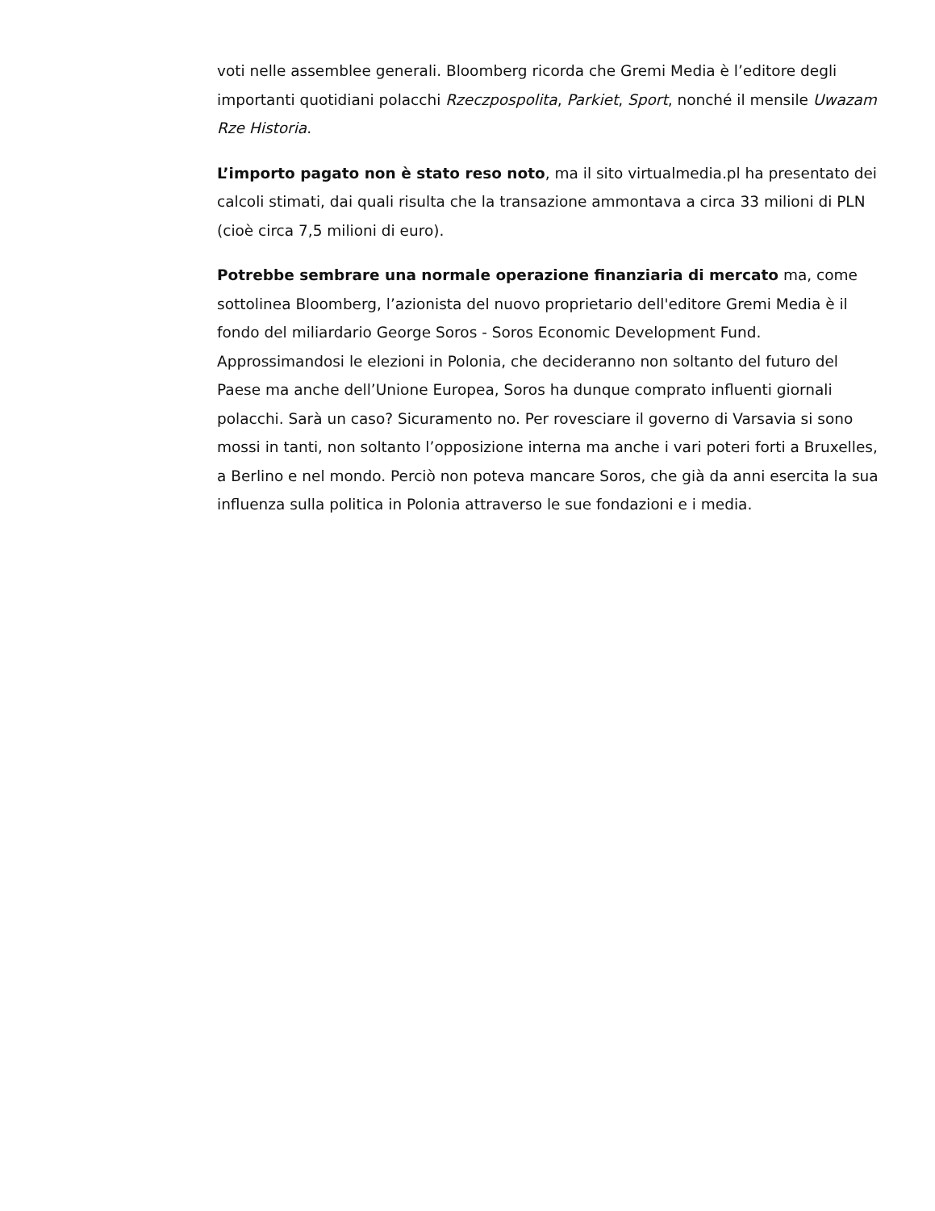voti nelle assemblee generali. Bloomberg ricorda che Gremi Media è l’editore degli importanti quotidiani polacchi Rzeczpospolita, Parkiet, Sport, nonché il mensile Uwazam Rze Historia.
L’importo pagato non è stato reso noto, ma il sito virtualmedia.pl ha presentato dei calcoli stimati, dai quali risulta che la transazione ammontava a circa 33 milioni di PLN (cioè circa 7,5 milioni di euro).
Potrebbe sembrare una normale operazione finanziaria di mercato ma, come sottolinea Bloomberg, l’azionista del nuovo proprietario dell'editore Gremi Media è il fondo del miliardario George Soros - Soros Economic Development Fund. Approssimandosi le elezioni in Polonia, che decideranno non soltanto del futuro del Paese ma anche dell’Unione Europea, Soros ha dunque comprato influenti giornali polacchi. Sarà un caso? Sicuramento no. Per rovesciare il governo di Varsavia si sono mossi in tanti, non soltanto l’opposizione interna ma anche i vari poteri forti a Bruxelles, a Berlino e nel mondo. Perciò non poteva mancare Soros, che già da anni esercita la sua influenza sulla politica in Polonia attraverso le sue fondazioni e i media.